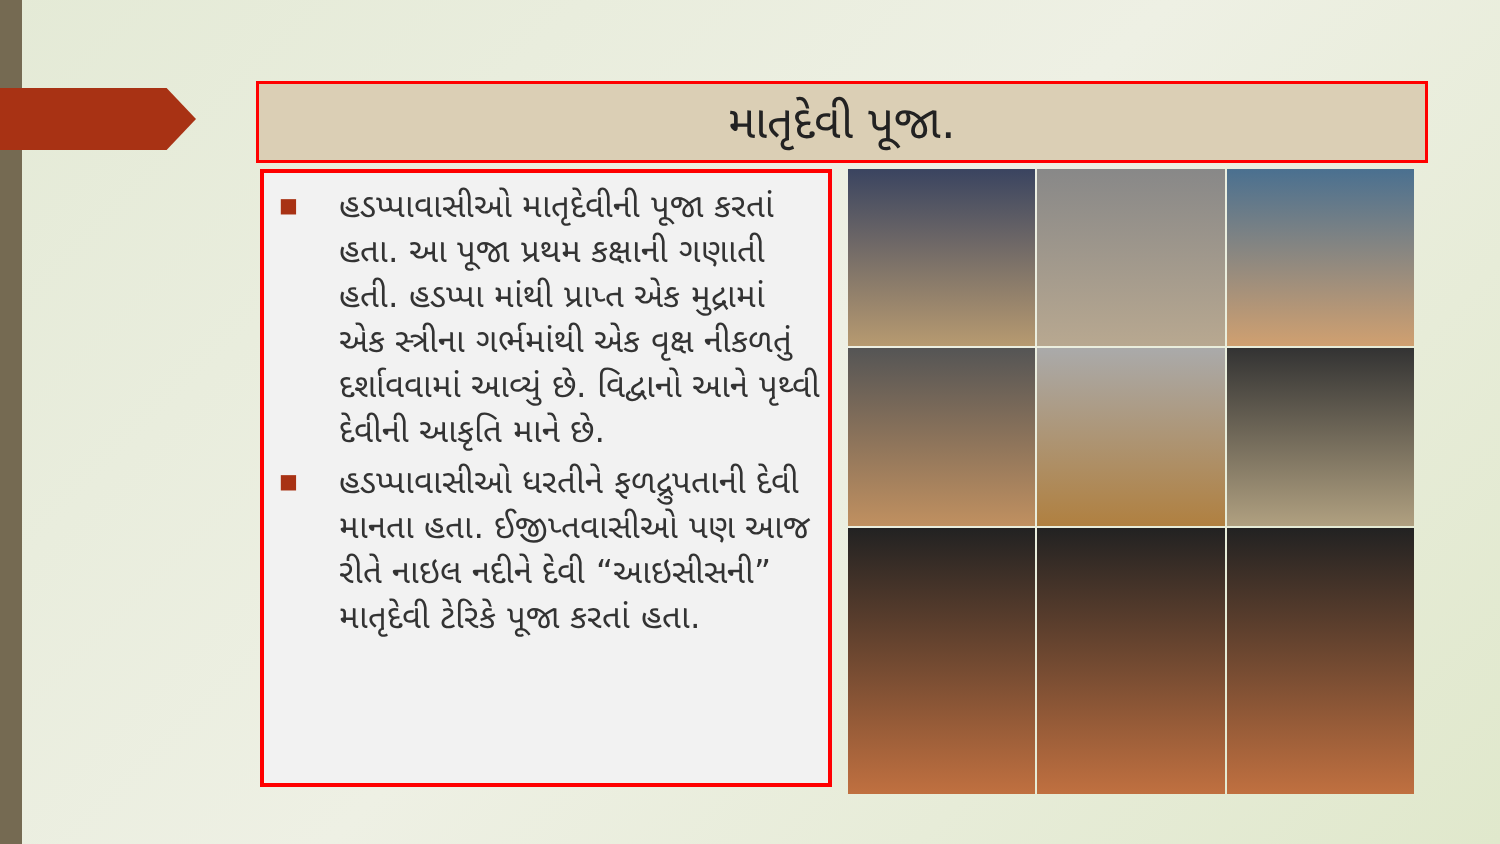માતૃદેવી પૂજા.
■ હડપ્પાવાસીઓ માતૃદેવીની પૂજા કરતાં હતા. આ પૂજા પ્રથમ કક્ષાની ગણાતી હતી. હડપ્પા માંથી પ્રાપ્ત એક મુદ્રામાં એક સ્ત્રીના ગર્ભમાંથી એક વૃક્ષ નીકળતું દર્શાવવામાં આવ્યું છે. વિદ્વાનો આને પૃથ્વી દેવીની આકૃતિ માને છે.
■ હડપ્પાવાસીઓ ધરતીને ફળદ્રુપતાની દેવી માનતા હતા. ઈજીપ્તવાસીઓ પણ આજ રીતે નાઇલ નદીને દેવી “આઇસીસની” માતૃદેવી ટેરિકે પૂજા કરતાં હતા.